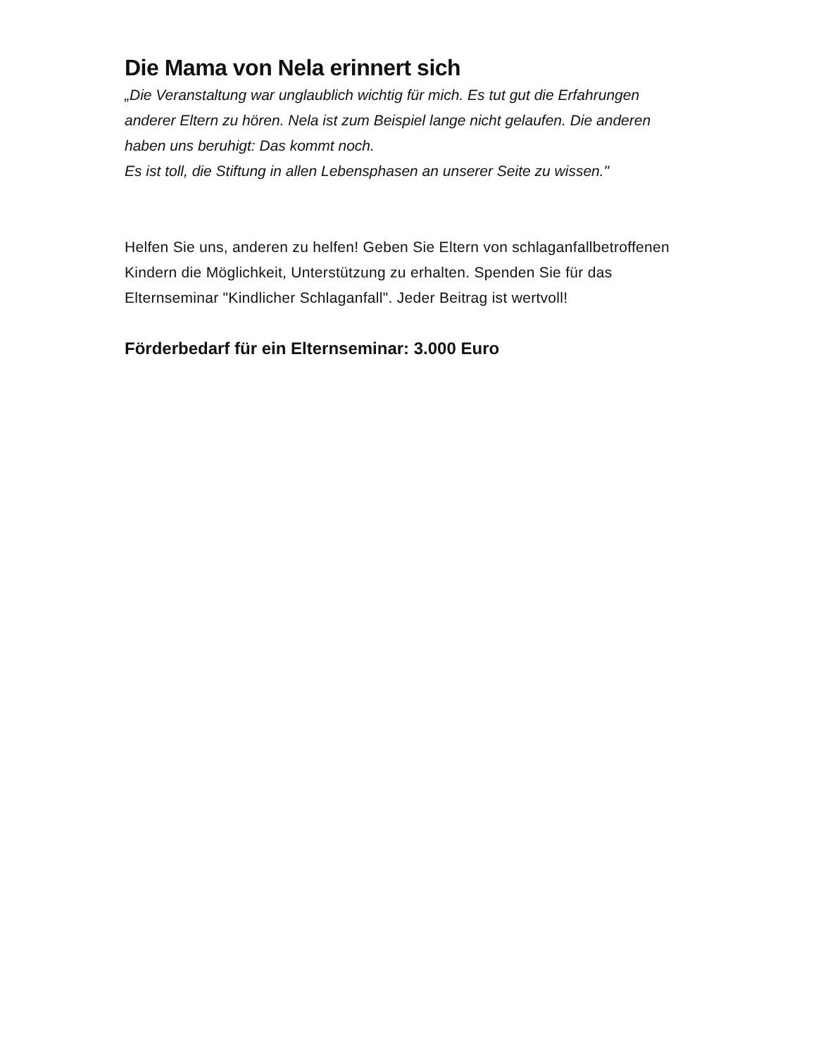Die Mama von Nela erinnert sich
„Die Veranstaltung war unglaublich wichtig für mich. Es tut gut die Erfahrungen anderer Eltern zu hören. Nela ist zum Beispiel lange nicht gelaufen. Die anderen haben uns beruhigt: Das kommt noch.
Es ist toll, die Stiftung in allen Lebensphasen an unserer Seite zu wissen."
Helfen Sie uns, anderen zu helfen! Geben Sie Eltern von schlaganfallbetroffenen Kindern die Möglichkeit, Unterstützung zu erhalten. Spenden Sie für das Elternseminar "Kindlicher Schlaganfall". Jeder Beitrag ist wertvoll!
Förderbedarf für ein Elternseminar: 3.000 Euro